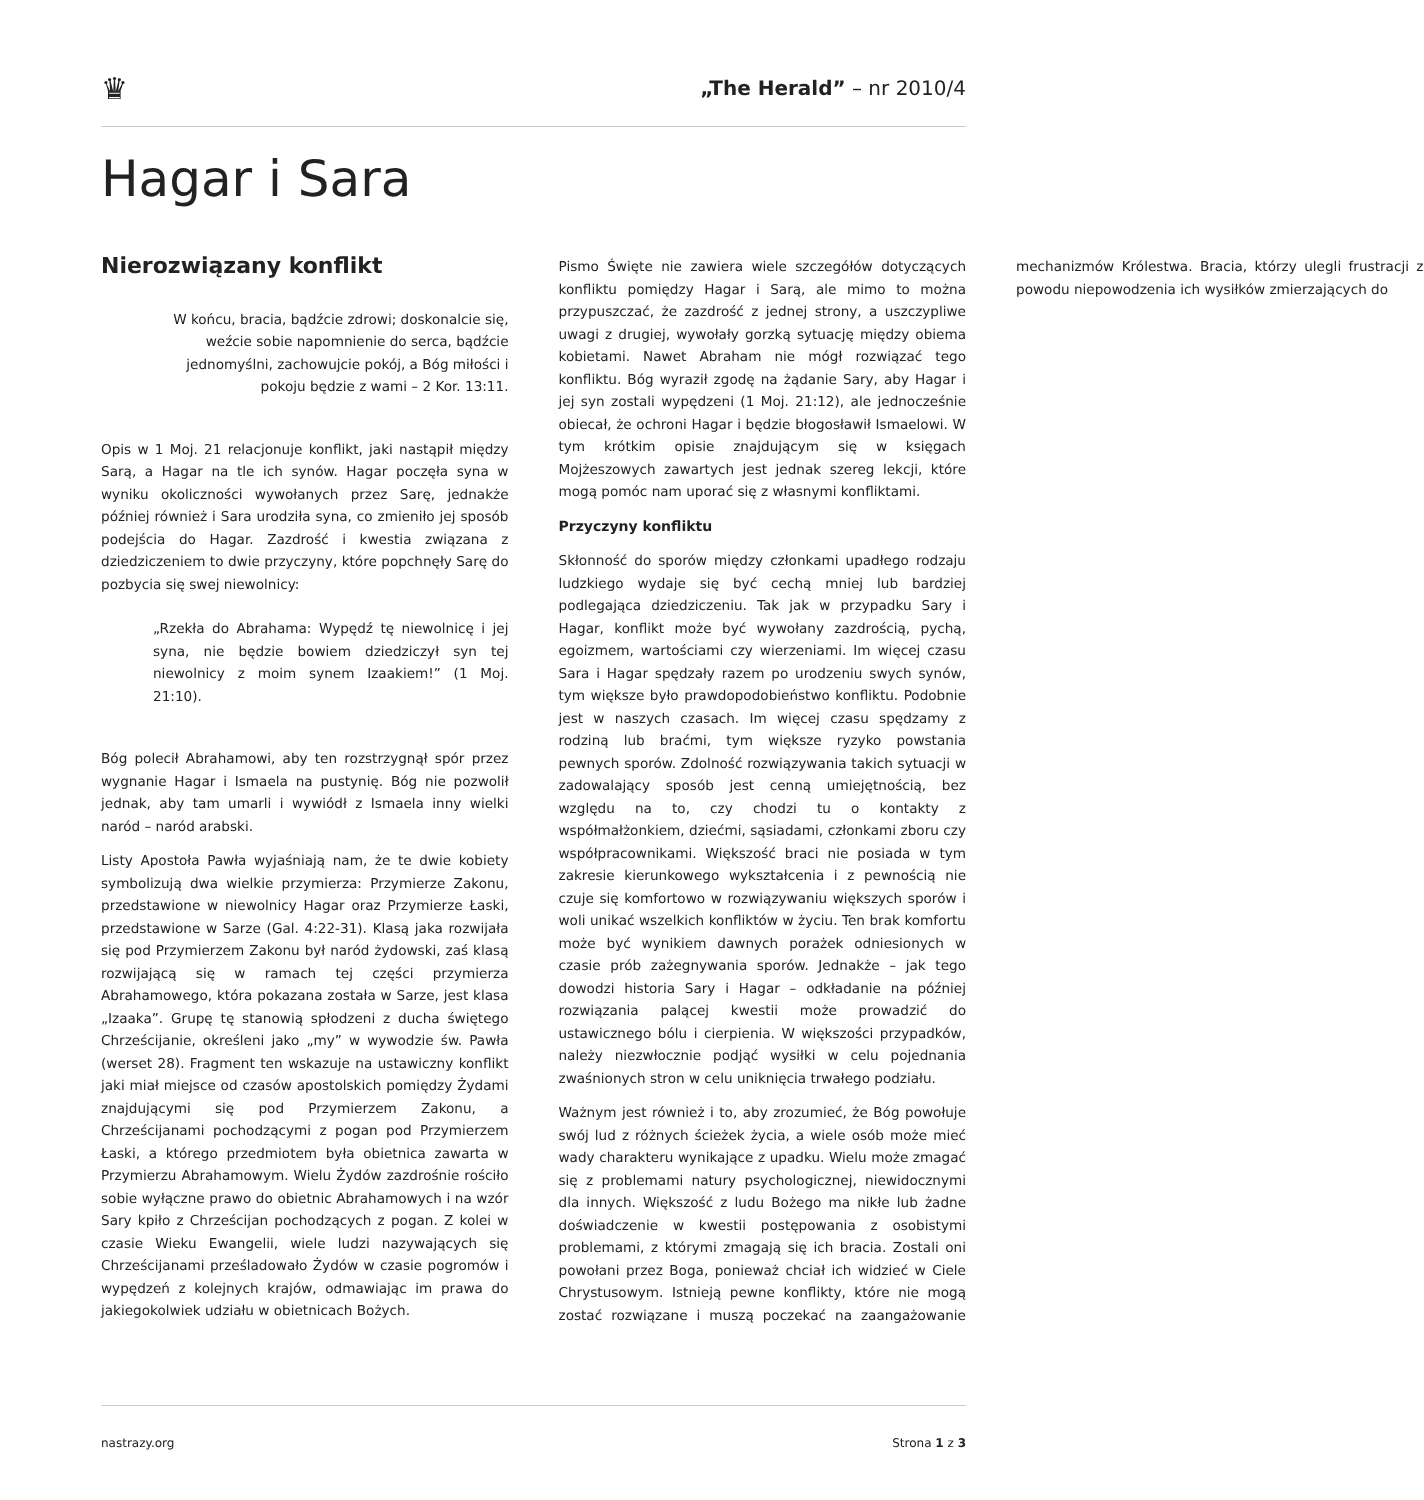♛
„The Herald” – nr 2010/4
Hagar i Sara
Nierozwiązany konflikt
W końcu, bracia, bądźcie zdrowi; doskonalcie się, weźcie sobie napomnienie do serca, bądźcie jednomyślni, zachowujcie pokój, a Bóg miłości i pokoju będzie z wami – 2 Kor. 13:11.
Opis w 1 Moj. 21 relacjonuje konflikt, jaki nastąpił między Sarą, a Hagar na tle ich synów. Hagar poczęła syna w wyniku okoliczności wywołanych przez Sarę, jednakże później również i Sara urodziła syna, co zmieniło jej sposób podejścia do Hagar. Zazdrość i kwestia związana z dziedziczeniem to dwie przyczyny, które popchnęły Sarę do pozbycia się swej niewolnicy:
„Rzekła do Abrahama: Wypędź tę niewolnicę i jej syna, nie będzie bowiem dziedziczył syn tej niewolnicy z moim synem Izaakiem!” (1 Moj. 21:10).
Bóg polecił Abrahamowi, aby ten rozstrzygnął spór przez wygnanie Hagar i Ismaela na pustynię. Bóg nie pozwolił jednak, aby tam umarli i wywiódł z Ismaela inny wielki naród – naród arabski.
Listy Apostoła Pawła wyjaśniają nam, że te dwie kobiety symbolizują dwa wielkie przymierza: Przymierze Zakonu, przedstawione w niewolnicy Hagar oraz Przymierze Łaski, przedstawione w Sarze (Gal. 4:22-31). Klasą jaka rozwijała się pod Przymierzem Zakonu był naród żydowski, zaś klasą rozwijającą się w ramach tej części przymierza Abrahamowego, która pokazana została w Sarze, jest klasa „Izaaka”. Grupę tę stanowią spłodzeni z ducha świętego Chrześcijanie, określeni jako „my” w wywodzie św. Pawła (werset 28). Fragment ten wskazuje na ustawiczny konflikt jaki miał miejsce od czasów apostolskich pomiędzy Żydami znajdującymi się pod Przymierzem Zakonu, a Chrześcijanami pochodzącymi z pogan pod Przymierzem Łaski, a którego przedmiotem była obietnica zawarta w Przymierzu Abrahamowym. Wielu Żydów zazdrośnie rościło sobie wyłączne prawo do obietnic Abrahamowych i na wzór Sary kpiło z Chrześcijan pochodzących z pogan. Z kolei w czasie Wieku Ewangelii, wiele ludzi nazywających się Chrześcijanami prześladowało Żydów w czasie pogromów i wypędzeń z kolejnych krajów, odmawiając im prawa do jakiegokolwiek udziału w obietnicach Bożych.
Pismo Święte nie zawiera wiele szczegółów dotyczących konfliktu pomiędzy Hagar i Sarą, ale mimo to można przypuszczać, że zazdrość z jednej strony, a uszczypliwe uwagi z drugiej, wywołały gorzką sytuację między obiema kobietami. Nawet Abraham nie mógł rozwiązać tego konfliktu. Bóg wyraził zgodę na żądanie Sary, aby Hagar i jej syn zostali wypędzeni (1 Moj. 21:12), ale jednocześnie obiecał, że ochroni Hagar i będzie błogosławił Ismaelowi. W tym krótkim opisie znajdującym się w księgach Mojżeszowych zawartych jest jednak szereg lekcji, które mogą pomóc nam uporać się z własnymi konfliktami.
Przyczyny konfliktu
Skłonność do sporów między członkami upadłego rodzaju ludzkiego wydaje się być cechą mniej lub bardziej podlegająca dziedziczeniu. Tak jak w przypadku Sary i Hagar, konflikt może być wywołany zazdrością, pychą, egoizmem, wartościami czy wierzeniami. Im więcej czasu Sara i Hagar spędzały razem po urodzeniu swych synów, tym większe było prawdopodobieństwo konfliktu. Podobnie jest w naszych czasach. Im więcej czasu spędzamy z rodziną lub braćmi, tym większe ryzyko powstania pewnych sporów. Zdolność rozwiązywania takich sytuacji w zadowalający sposób jest cenną umiejętnością, bez względu na to, czy chodzi tu o kontakty z współmałżonkiem, dziećmi, sąsiadami, członkami zboru czy współpracownikami. Większość braci nie posiada w tym zakresie kierunkowego wykształcenia i z pewnością nie czuje się komfortowo w rozwiązywaniu większych sporów i woli unikać wszelkich konfliktów w życiu. Ten brak komfortu może być wynikiem dawnych porażek odniesionych w czasie prób zażegnywania sporów. Jednakże – jak tego dowodzi historia Sary i Hagar – odkładanie na później rozwiązania palącej kwestii może prowadzić do ustawicznego bólu i cierpienia. W większości przypadków, należy niezwłocznie podjąć wysiłki w celu pojednania zwaśnionych stron w celu uniknięcia trwałego podziału.
Ważnym jest również i to, aby zrozumieć, że Bóg powołuje swój lud z różnych ścieżek życia, a wiele osób może mieć wady charakteru wynikające z upadku. Wielu może zmagać się z problemami natury psychologicznej, niewidocznymi dla innych. Większość z ludu Bożego ma nikłe lub żadne doświadczenie w kwestii postępowania z osobistymi problemami, z którymi zmagają się ich bracia. Zostali oni powołani przez Boga, ponieważ chciał ich widzieć w Ciele Chrystusowym. Istnieją pewne konflikty, które nie mogą zostać rozwiązane i muszą poczekać na zaangażowanie mechanizmów Królestwa. Bracia, którzy ulegli frustracji z powodu niepowodzenia ich wysiłków zmierzających do
nastrazy.org Strona 1 z 3